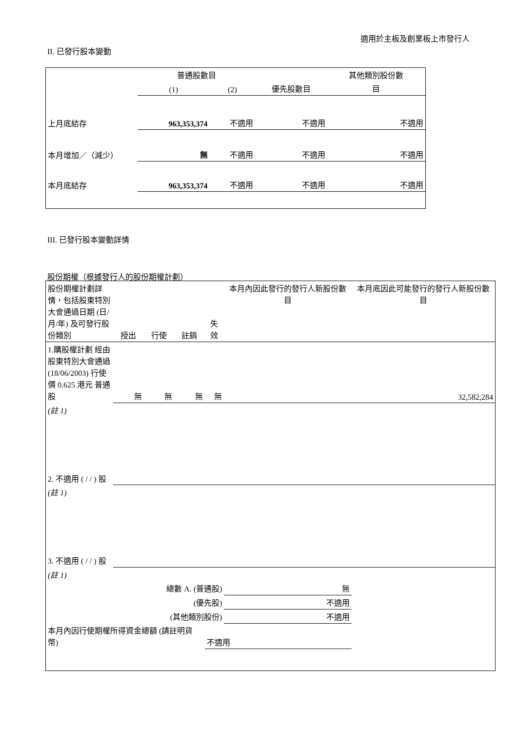適用於主板及創業板上市發行人
II. 已發行股本變動
| | 普通股數目 | | | 其他類別股份數 |
| | (1) | (2) | 優先股數目 | 目 |
| 上月底結存 | 963,353,374 | 不適用 | 不適用 | 不適用 |
| 本月增加／（減少） | 無 | 不適用 | 不適用 | 不適用 |
| 本月底結存 | 963,353,374 | 不適用 | 不適用 | 不適用 |
III. 已發行股本變動詳情
股份期權（根據發行人的股份期權計劃）
| 股份期權計劃詳情，包括股東特別大會通過日期 (日/月/年) 及可發行股份類別 | 授出 | 行使 | 註銷 | 失效 | 本月內因此發行的發行人新股份數目 | 本月底因此可能發行的發行人新股份數目 |
| 1.購股權計劃 經由股東特別大會通過 (18/06/2003) 行使價 0.625 港元 普通股 | 無 | 無 | 無 | 無 | | 32,582,284 |
| (註 1) | | | | | | |
| 2. 不適用 ( / / ) 股 | | | | | | |
| (註 1) | | | | | | |
| 3. 不適用 ( / / ) 股 | | | | | | |
| (註 1) | | | | | | |
| 總數 A. (普通股) | | | | | 無 | |
| (優先股) | | | | | 不適用 | |
| (其他類別股份) | | | | | 不適用 | |
| 本月內因行使期權所得資金總額 (請註明貨幣) | | | | 不適用 | | |